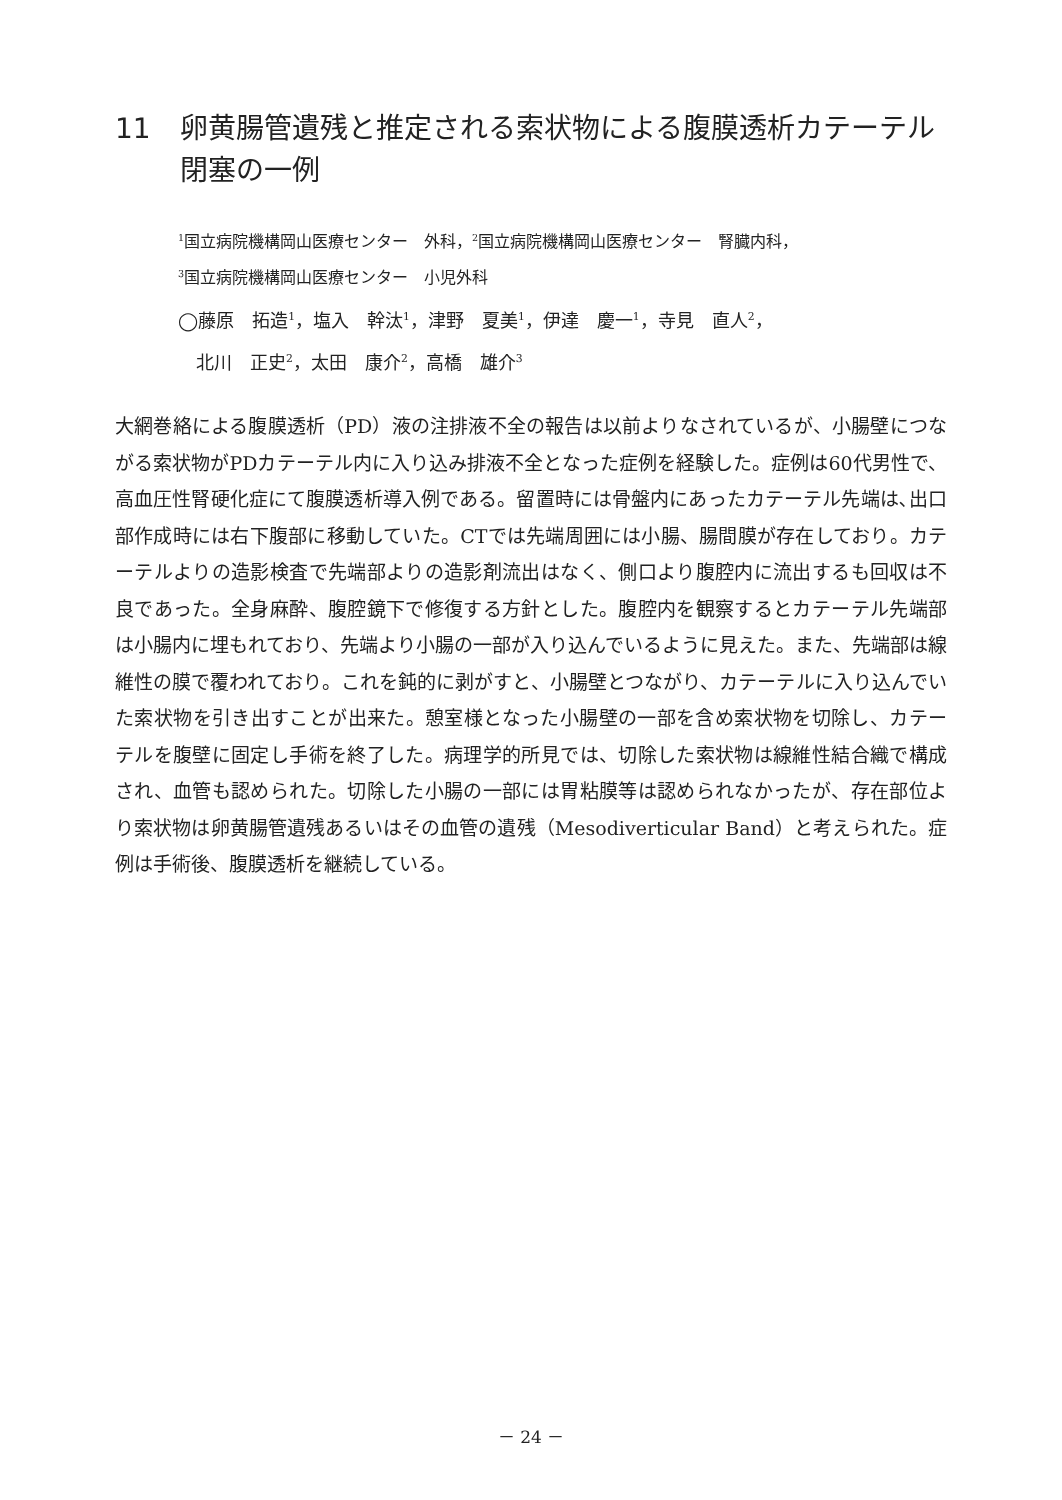11 卵黄腸管遺残と推定される索状物による腹膜透析カテーテル閉塞の一例
<sup>1</sup> 国立病院機構岡山医療センター　外科，<sup>2</sup>国立病院機構岡山医療センター　腎臓内科，
<sup>3</sup> 国立病院機構岡山医療センター　小児外科
◯藤原　拓造<sup>1</sup>，塩入　幹汰<sup>1</sup>，津野　夏美<sup>1</sup>，伊達　慶一<sup>1</sup>，寺見　直人<sup>2</sup>，
　北川　正史<sup>2</sup>，太田　康介<sup>2</sup>，高橋　雄介<sup>3</sup>
大網巻絡による腹膜透析（PD）液の注排液不全の報告は以前よりなされているが、小腸壁につながる索状物がPDカテーテル内に入り込み排液不全となった症例を経験した。症例は60代男性で、高血圧性腎硬化症にて腹膜透析導入例である。留置時には骨盤内にあったカテーテル先端は､出口部作成時には右下腹部に移動していた。CTでは先端周囲には小腸、腸間膜が存在しており。カテーテルよりの造影検査で先端部よりの造影剤流出はなく、側口より腹腔内に流出するも回収は不良であった。全身麻酔、腹腔鏡下で修復する方針とした。腹腔内を観察するとカテーテル先端部は小腸内に埋もれており、先端より小腸の一部が入り込んでいるように見えた。また、先端部は線維性の膜で覆われており。これを鈍的に剥がすと、小腸壁とつながり、カテーテルに入り込んでいた索状物を引き出すことが出来た。憩室様となった小腸壁の一部を含め索状物を切除し、カテーテルを腹壁に固定し手術を終了した。病理学的所見では、切除した索状物は線維性結合織で構成され、血管も認められた。切除した小腸の一部には胃粘膜等は認められなかったが、存在部位より索状物は卵黄腸管遺残あるいはその血管の遺残（Mesodiverticular Band）と考えられた。症例は手術後、腹膜透析を継続している。
－ 24 －